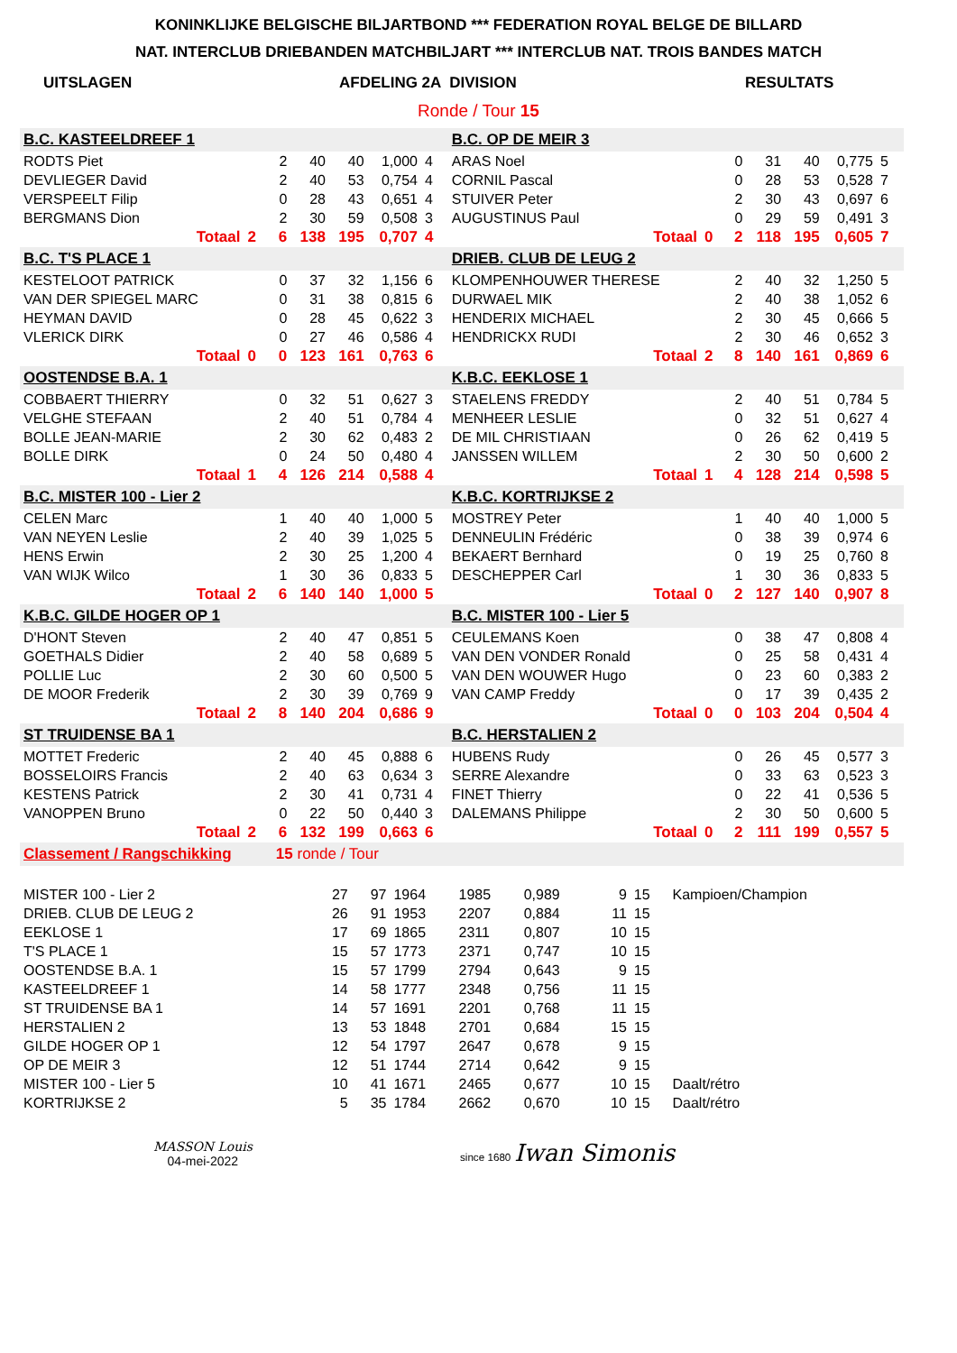KONINKLIJKE BELGISCHE BILJARTBOND *** FEDERATION ROYAL BELGE DE BILLARD
NAT. INTERCLUB DRIEBANDEN MATCHBILJART *** INTERCLUB NAT. TROIS BANDES MATCH
UITSLAGEN AFDELING 2A DIVISION RESULTATS
Ronde / Tour 15
| B.C. KASTEELDREEF 1 | | | | | | | | | B.C. OP DE MEIR 3 | | | | | | | | |
| RODTS Piet | | | 2 | 40 | 40 | 1,000 | 4 | | ARAS Noel | | | 0 | 31 | 40 | 0,775 | 5 | |
| DEVLIEGER David | | | 2 | 40 | 53 | 0,754 | 4 | | CORNIL Pascal | | | 0 | 28 | 53 | 0,528 | 7 | |
| VERSPEELT Filip | | | 0 | 28 | 43 | 0,651 | 4 | | STUIVER Peter | | | 2 | 30 | 43 | 0,697 | 6 | |
| BERGMANS Dion | | | 2 | 30 | 59 | 0,508 | 3 | | AUGUSTINUS Paul | | | 0 | 29 | 59 | 0,491 | 3 | |
| Totaal | 2 | | 6 | 138 | 195 | 0,707 | 4 | | Totaal | 0 | | 2 | 118 | 195 | 0,605 | 7 | |
| B.C. T'S PLACE 1 | | | | | | | | | DRIEB. CLUB DE LEUG 2 | | | | | | | | |
| KESTELOOT PATRICK | | | 0 | 37 | 32 | 1,156 | 6 | | KLOMPENHOUWER THERESE | | | 2 | 40 | 32 | 1,250 | 5 | |
| VAN DER SPIEGEL MARC | | | 0 | 31 | 38 | 0,815 | 6 | | DURWAEL MIK | | | 2 | 40 | 38 | 1,052 | 6 | |
| HEYMAN DAVID | | | 0 | 28 | 45 | 0,622 | 3 | | HENDERIX MICHAEL | | | 2 | 30 | 45 | 0,666 | 5 | |
| VLERICK DIRK | | | 0 | 27 | 46 | 0,586 | 4 | | HENDRICKX RUDI | | | 2 | 30 | 46 | 0,652 | 3 | |
| Totaal | 0 | | 0 | 123 | 161 | 0,763 | 6 | | Totaal | 2 | | 8 | 140 | 161 | 0,869 | 6 | |
| OOSTENDSE B.A. 1 | | | | | | | | | K.B.C. EEKLOSE 1 | | | | | | | | |
| COBBAERT THIERRY | | | 0 | 32 | 51 | 0,627 | 3 | | STAELENS FREDDY | | | 2 | 40 | 51 | 0,784 | 5 | |
| VELGHE STEFAAN | | | 2 | 40 | 51 | 0,784 | 4 | | MENHEER LESLIE | | | 0 | 32 | 51 | 0,627 | 4 | |
| BOLLE JEAN-MARIE | | | 2 | 30 | 62 | 0,483 | 2 | | DE MIL CHRISTIAAN | | | 0 | 26 | 62 | 0,419 | 5 | |
| BOLLE DIRK | | | 0 | 24 | 50 | 0,480 | 4 | | JANSSEN WILLEM | | | 2 | 30 | 50 | 0,600 | 2 | |
| Totaal | 1 | | 4 | 126 | 214 | 0,588 | 4 | | Totaal | 1 | | 4 | 128 | 214 | 0,598 | 5 | |
| B.C. MISTER 100 - Lier 2 | | | | | | | | | K.B.C. KORTRIJKSE 2 | | | | | | | | |
| CELEN Marc | | | 1 | 40 | 40 | 1,000 | 5 | | MOSTREY Peter | | | 1 | 40 | 40 | 1,000 | 5 | |
| VAN NEYEN Leslie | | | 2 | 40 | 39 | 1,025 | 5 | | DENNEULIN Frédéric | | | 0 | 38 | 39 | 0,974 | 6 | |
| HENS Erwin | | | 2 | 30 | 25 | 1,200 | 4 | | BEKAERT Bernhard | | | 0 | 19 | 25 | 0,760 | 8 | |
| VAN WIJK Wilco | | | 1 | 30 | 36 | 0,833 | 5 | | DESCHEPPER Carl | | | 1 | 30 | 36 | 0,833 | 5 | |
| Totaal | 2 | | 6 | 140 | 140 | 1,000 | 5 | | Totaal | 0 | | 2 | 127 | 140 | 0,907 | 8 | |
| K.B.C. GILDE HOGER OP 1 | | | | | | | | | B.C. MISTER 100 - Lier 5 | | | | | | | | |
| D'HONT Steven | | | 2 | 40 | 47 | 0,851 | 5 | | CEULEMANS Koen | | | 0 | 38 | 47 | 0,808 | 4 | |
| GOETHALS Didier | | | 2 | 40 | 58 | 0,689 | 5 | | VAN DEN VONDER Ronald | | | 0 | 25 | 58 | 0,431 | 4 | |
| POLLIE Luc | | | 2 | 30 | 60 | 0,500 | 5 | | VAN DEN WOUWER Hugo | | | 0 | 23 | 60 | 0,383 | 2 | |
| DE MOOR Frederik | | | 2 | 30 | 39 | 0,769 | 9 | | VAN CAMP Freddy | | | 0 | 17 | 39 | 0,435 | 2 | |
| Totaal | 2 | | 8 | 140 | 204 | 0,686 | 9 | | Totaal | 0 | | 0 | 103 | 204 | 0,504 | 4 | |
| ST TRUIDENSE BA 1 | | | | | | | | | B.C. HERSTALIEN 2 | | | | | | | | |
| MOTTET Frederic | | | 2 | 40 | 45 | 0,888 | 6 | | HUBENS Rudy | | | 0 | 26 | 45 | 0,577 | 3 | |
| BOSSELOIRS Francis | | | 2 | 40 | 63 | 0,634 | 3 | | SERRE Alexandre | | | 0 | 33 | 63 | 0,523 | 3 | |
| KESTENS Patrick | | | 2 | 30 | 41 | 0,731 | 4 | | FINET Thierry | | | 0 | 22 | 41 | 0,536 | 5 | |
| VANOPPEN Bruno | | | 0 | 22 | 50 | 0,440 | 3 | | DALEMANS Philippe | | | 2 | 30 | 50 | 0,600 | 5 | |
| Totaal | 2 | | 6 | 132 | 199 | 0,663 | 6 | | Totaal | 0 | | 2 | 111 | 199 | 0,557 | 5 | |
| Classement / Rangschikking | | | 15 ronde / Tour | | | | | | | | | | | | | | |
| MISTER 100 - Lier 2 | 27 | 97 | 1964 | 1985 | 0,989 | 9 | 15 | Kampioen/Champion |
| DRIEB. CLUB DE LEUG 2 | 26 | 91 | 1953 | 2207 | 0,884 | 11 | 15 | |
| EEKLOSE 1 | 17 | 69 | 1865 | 2311 | 0,807 | 10 | 15 | |
| T'S PLACE 1 | 15 | 57 | 1773 | 2371 | 0,747 | 10 | 15 | |
| OOSTENDSE B.A. 1 | 15 | 57 | 1799 | 2794 | 0,643 | 9 | 15 | |
| KASTEELDREEF 1 | 14 | 58 | 1777 | 2348 | 0,756 | 11 | 15 | |
| ST TRUIDENSE BA 1 | 14 | 57 | 1691 | 2201 | 0,768 | 11 | 15 | |
| HERSTALIEN 2 | 13 | 53 | 1848 | 2701 | 0,684 | 15 | 15 | |
| GILDE HOGER OP 1 | 12 | 54 | 1797 | 2647 | 0,678 | 9 | 15 | |
| OP DE MEIR 3 | 12 | 51 | 1744 | 2714 | 0,642 | 9 | 15 | |
| MISTER 100 - Lier 5 | 10 | 41 | 1671 | 2465 | 0,677 | 10 | 15 | Daalt/rétro |
| KORTRIJKSE 2 | 5 | 35 | 1784 | 2662 | 0,670 | 10 | 15 | Daalt/rétro |
MASSON Louis
04-mei-2022
since 1680 Iwan Simonis